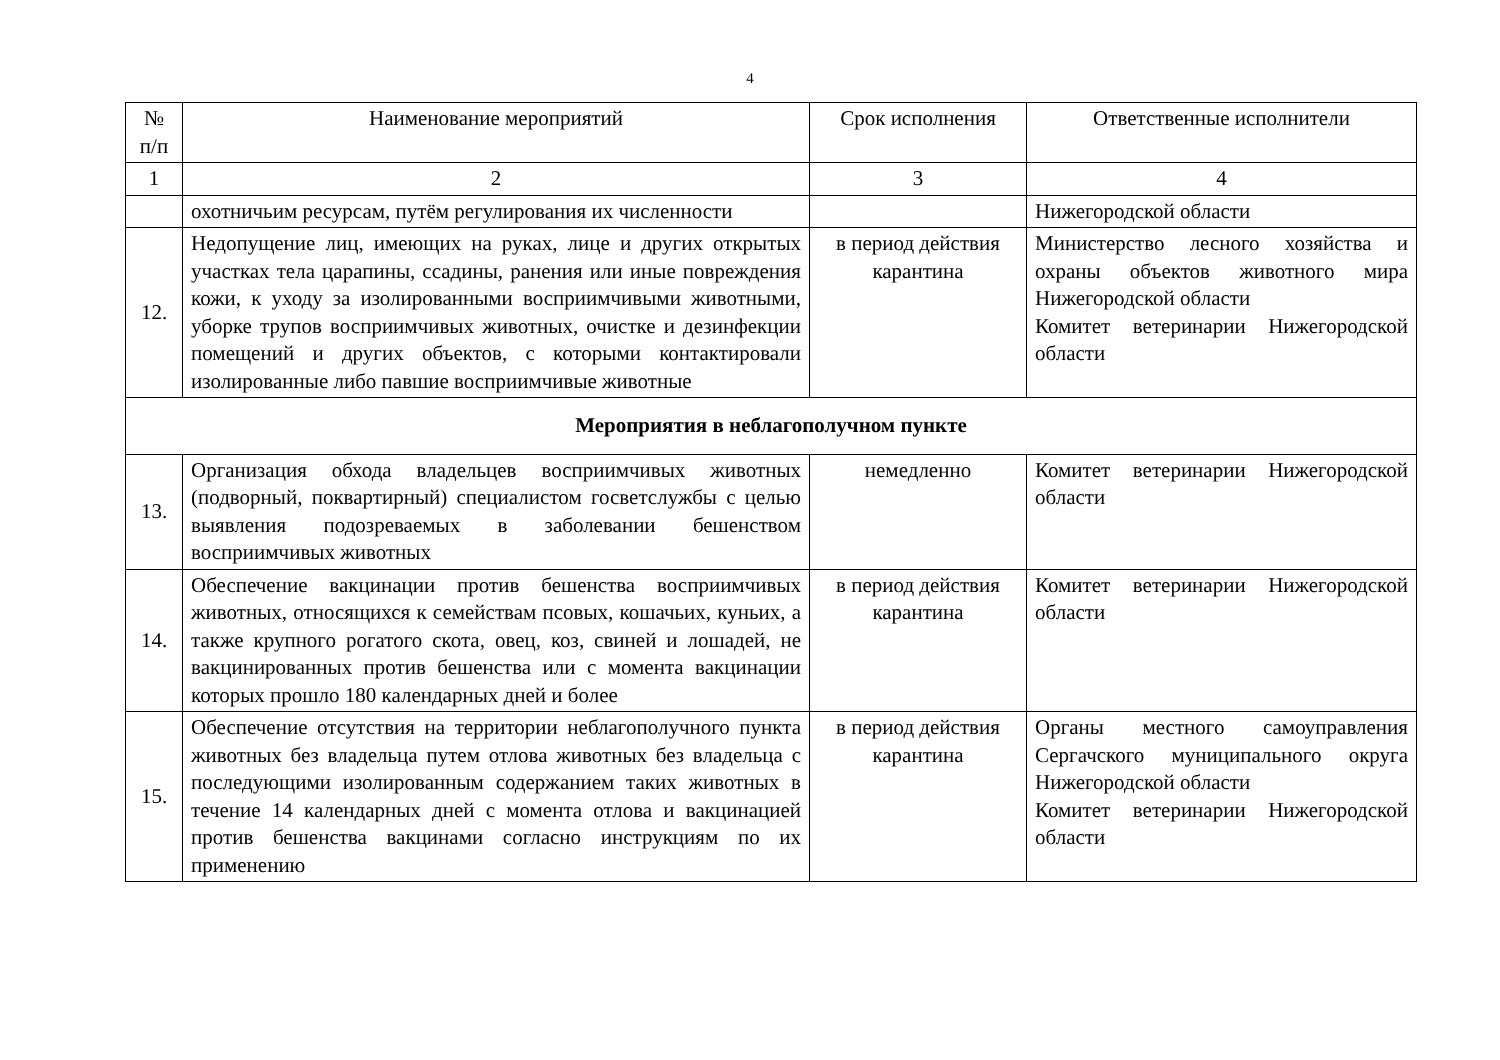4
| № п/п | Наименование мероприятий | Срок исполнения | Ответственные исполнители |
| --- | --- | --- | --- |
| 1 | 2 | 3 | 4 |
| | охотничьим ресурсам, путём регулирования их численности | | Нижегородской области |
| 12. | Недопущение лиц, имеющих на руках, лице и других открытых участках тела царапины, ссадины, ранения или иные повреждения кожи, к уходу за изолированными восприимчивыми животными, уборке трупов восприимчивых животных, очистке и дезинфекции помещений и других объектов, с которыми контактировали изолированные либо павшие восприимчивые животные | в период действия карантина | Министерство лесного хозяйства и охраны объектов животного мира Нижегородской области Комитет ветеринарии Нижегородской области |
| Мероприятия в неблагополучном пункте | | | |
| 13. | Организация обхода владельцев восприимчивых животных (подворный, поквартирный) специалистом госветслужбы с целью выявления подозреваемых в заболевании бешенством восприимчивых животных | немедленно | Комитет ветеринарии Нижегородской области |
| 14. | Обеспечение вакцинации против бешенства восприимчивых животных, относящихся к семействам псовых, кошачьих, куньих, а также крупного рогатого скота, овец, коз, свиней и лошадей, не вакцинированных против бешенства или с момента вакцинации которых прошло 180 календарных дней и более | в период действия карантина | Комитет ветеринарии Нижегородской области |
| 15. | Обеспечение отсутствия на территории неблагополучного пункта животных без владельца путем отлова животных без владельца с последующими изолированным содержанием таких животных в течение 14 календарных дней с момента отлова и вакцинацией против бешенства вакцинами согласно инструкциям по их применению | в период действия карантина | Органы местного самоуправления Сергачского муниципального округа Нижегородской области Комитет ветеринарии Нижегородской области |